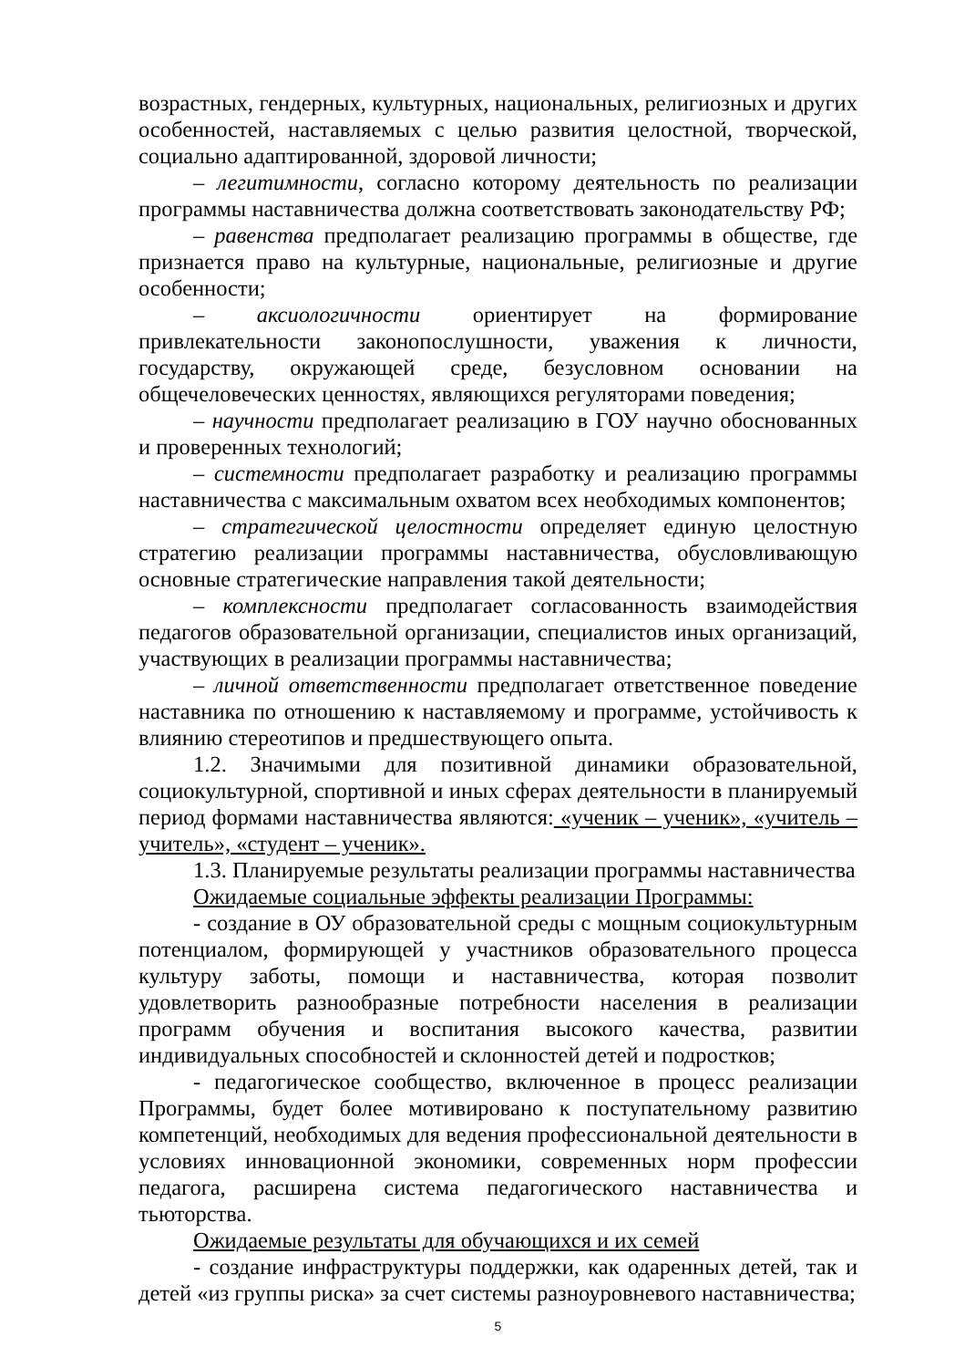возрастных, гендерных, культурных, национальных, религиозных и других особенностей, наставляемых с целью развития целостной, творческой, социально адаптированной, здоровой личности;
– легитимности, согласно которому деятельность по реализации программы наставничества должна соответствовать законодательству РФ;
– равенства предполагает реализацию программы в обществе, где признается право на культурные, национальные, религиозные и другие особенности;
– аксиологичности ориентирует на формирование привлекательности законопослушности, уважения к личности, государству, окружающей среде, безусловном основании на общечеловеческих ценностях, являющихся регуляторами поведения;
– научности предполагает реализацию в ГОУ научно обоснованных и проверенных технологий;
– системности предполагает разработку и реализацию программы наставничества с максимальным охватом всех необходимых компонентов;
– стратегической целостности определяет единую целостную стратегию реализации программы наставничества, обусловливающую основные стратегические направления такой деятельности;
– комплексности предполагает согласованность взаимодействия педагогов образовательной организации, специалистов иных организаций, участвующих в реализации программы наставничества;
– личной ответственности предполагает ответственное поведение наставника по отношению к наставляемому и программе, устойчивость к влиянию стереотипов и предшествующего опыта.
1.2. Значимыми для позитивной динамики образовательной, социокультурной, спортивной и иных сферах деятельности в планируемый период формами наставничества являются: «ученик – ученик», «учитель – учитель», «студент – ученик».
1.3. Планируемые результаты реализации программы наставничества
Ожидаемые социальные эффекты реализации Программы:
- создание в ОУ образовательной среды с мощным социокультурным потенциалом, формирующей у участников образовательного процесса культуру заботы, помощи и наставничества, которая позволит удовлетворить разнообразные потребности населения в реализации программ обучения и воспитания высокого качества, развитии индивидуальных способностей и склонностей детей и подростков;
- педагогическое сообщество, включенное в процесс реализации Программы, будет более мотивировано к поступательному развитию компетенций, необходимых для ведения профессиональной деятельности в условиях инновационной экономики, современных норм профессии педагога, расширена система педагогического наставничества и тьюторства.
Ожидаемые результаты для обучающихся и их семей
- создание инфраструктуры поддержки, как одаренных детей, так и детей «из группы риска» за счет системы разноуровневого наставничества;
5